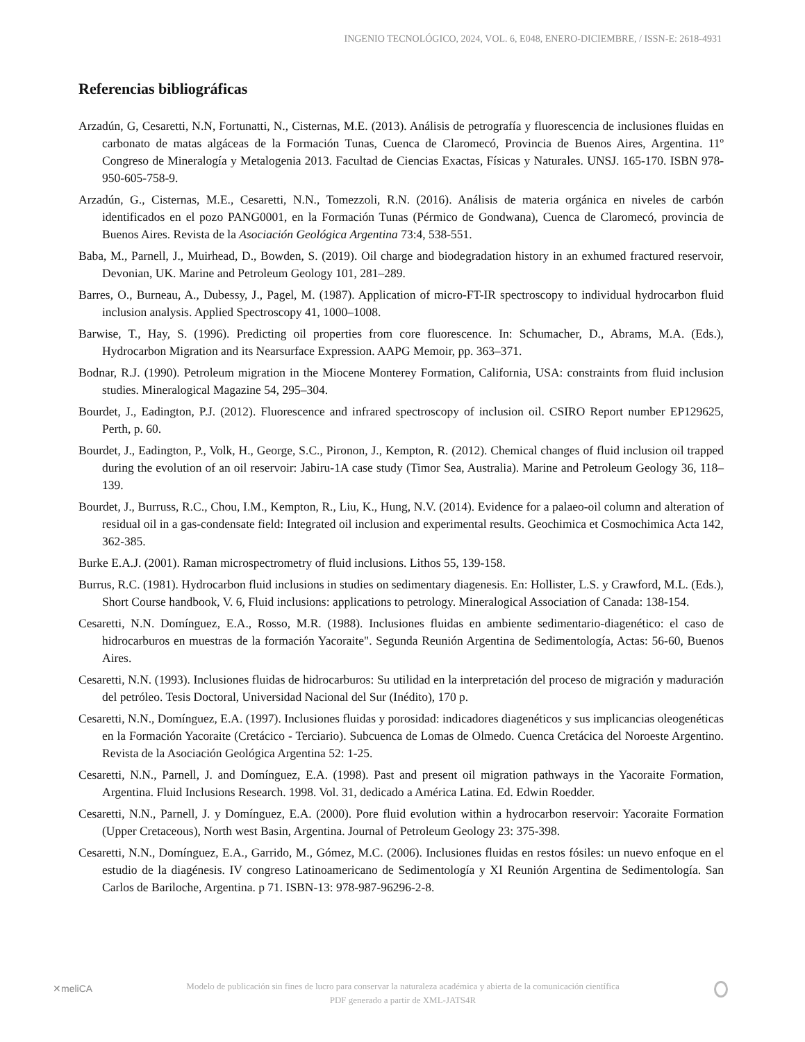INGENIO TECNOLÓGICO, 2024, VOL. 6, E048, ENERO-DICIEMBRE, / ISSN-E: 2618-4931
Referencias bibliográficas
Arzadún, G, Cesaretti, N.N, Fortunatti, N., Cisternas, M.E. (2013). Análisis de petrografía y fluorescencia de inclusiones fluidas en carbonato de matas algáceas de la Formación Tunas, Cuenca de Claromecó, Provincia de Buenos Aires, Argentina. 11º Congreso de Mineralogía y Metalogenia 2013. Facultad de Ciencias Exactas, Físicas y Naturales. UNSJ. 165-170. ISBN 978-950-605-758-9.
Arzadún, G., Cisternas, M.E., Cesaretti, N.N., Tomezzoli, R.N. (2016). Análisis de materia orgánica en niveles de carbón identificados en el pozo PANG0001, en la Formación Tunas (Pérmico de Gondwana), Cuenca de Claromecó, provincia de Buenos Aires. Revista de la Asociación Geológica Argentina 73:4, 538-551.
Baba, M., Parnell, J., Muirhead, D., Bowden, S. (2019). Oil charge and biodegradation history in an exhumed fractured reservoir, Devonian, UK. Marine and Petroleum Geology 101, 281–289.
Barres, O., Burneau, A., Dubessy, J., Pagel, M. (1987). Application of micro-FT-IR spectroscopy to individual hydrocarbon fluid inclusion analysis. Applied Spectroscopy 41, 1000–1008.
Barwise, T., Hay, S. (1996). Predicting oil properties from core fluorescence. In: Schumacher, D., Abrams, M.A. (Eds.), Hydrocarbon Migration and its Nearsurface Expression. AAPG Memoir, pp. 363–371.
Bodnar, R.J. (1990). Petroleum migration in the Miocene Monterey Formation, California, USA: constraints from fluid inclusion studies. Mineralogical Magazine 54, 295–304.
Bourdet, J., Eadington, P.J. (2012). Fluorescence and infrared spectroscopy of inclusion oil. CSIRO Report number EP129625, Perth, p. 60.
Bourdet, J., Eadington, P., Volk, H., George, S.C., Pironon, J., Kempton, R. (2012). Chemical changes of fluid inclusion oil trapped during the evolution of an oil reservoir: Jabiru-1A case study (Timor Sea, Australia). Marine and Petroleum Geology 36, 118–139.
Bourdet, J., Burruss, R.C., Chou, I.M., Kempton, R., Liu, K., Hung, N.V. (2014). Evidence for a palaeo-oil column and alteration of residual oil in a gas-condensate field: Integrated oil inclusion and experimental results. Geochimica et Cosmochimica Acta 142, 362-385.
Burke E.A.J. (2001). Raman microspectrometry of fluid inclusions. Lithos 55, 139-158.
Burrus, R.C. (1981). Hydrocarbon fluid inclusions in studies on sedimentary diagenesis. En: Hollister, L.S. y Crawford, M.L. (Eds.), Short Course handbook, V. 6, Fluid inclusions: applications to petrology. Mineralogical Association of Canada: 138-154.
Cesaretti, N.N. Domínguez, E.A., Rosso, M.R. (1988). Inclusiones fluidas en ambiente sedimentario-diagenético: el caso de hidrocarburos en muestras de la formación Yacoraite". Segunda Reunión Argentina de Sedimentología, Actas: 56-60, Buenos Aires.
Cesaretti, N.N. (1993). Inclusiones fluidas de hidrocarburos: Su utilidad en la interpretación del proceso de migración y maduración del petróleo. Tesis Doctoral, Universidad Nacional del Sur (Inédito), 170 p.
Cesaretti, N.N., Domínguez, E.A. (1997). Inclusiones fluidas y porosidad: indicadores diagenéticos y sus implicancias oleogenéticas en la Formación Yacoraite (Cretácico - Terciario). Subcuenca de Lomas de Olmedo. Cuenca Cretácica del Noroeste Argentino. Revista de la Asociación Geológica Argentina 52: 1-25.
Cesaretti, N.N., Parnell, J. and Domínguez, E.A. (1998). Past and present oil migration pathways in the Yacoraite Formation, Argentina. Fluid Inclusions Research. 1998. Vol. 31, dedicado a América Latina. Ed. Edwin Roedder.
Cesaretti, N.N., Parnell, J. y Domínguez, E.A. (2000). Pore fluid evolution within a hydrocarbon reservoir: Yacoraite Formation (Upper Cretaceous), North west Basin, Argentina. Journal of Petroleum Geology 23: 375-398.
Cesaretti, N.N., Domínguez, E.A., Garrido, M., Gómez, M.C. (2006). Inclusiones fluidas en restos fósiles: un nuevo enfoque en el estudio de la diagénesis. IV congreso Latinoamericano de Sedimentología y XI Reunión Argentina de Sedimentología. San Carlos de Bariloche, Argentina. p 71. ISBN-13: 978-987-96296-2-8.
✕meliCA
Modelo de publicación sin fines de lucro para conservar la naturaleza académica y abierta de la comunicación científica
PDF generado a partir de XML-JATS4R